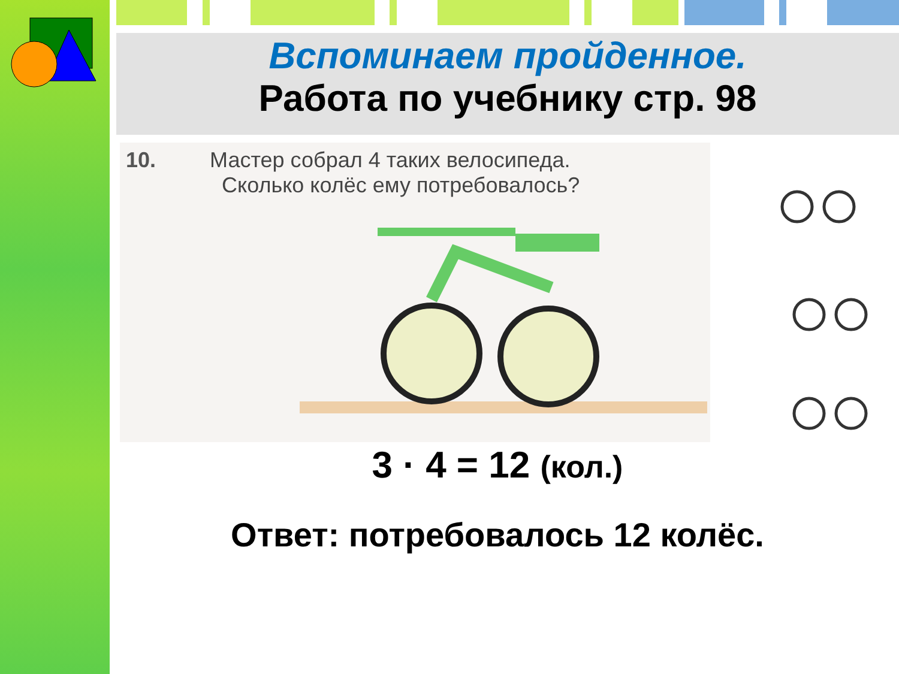Вспоминаем пройденное.
Работа по учебнику стр. 98
10. Мастер собрал 4 таких велосипеда.
Сколько колёс ему потребовалось?
3 · 4 = 12 (кол.)
Ответ: потребовалось 12 колёс.